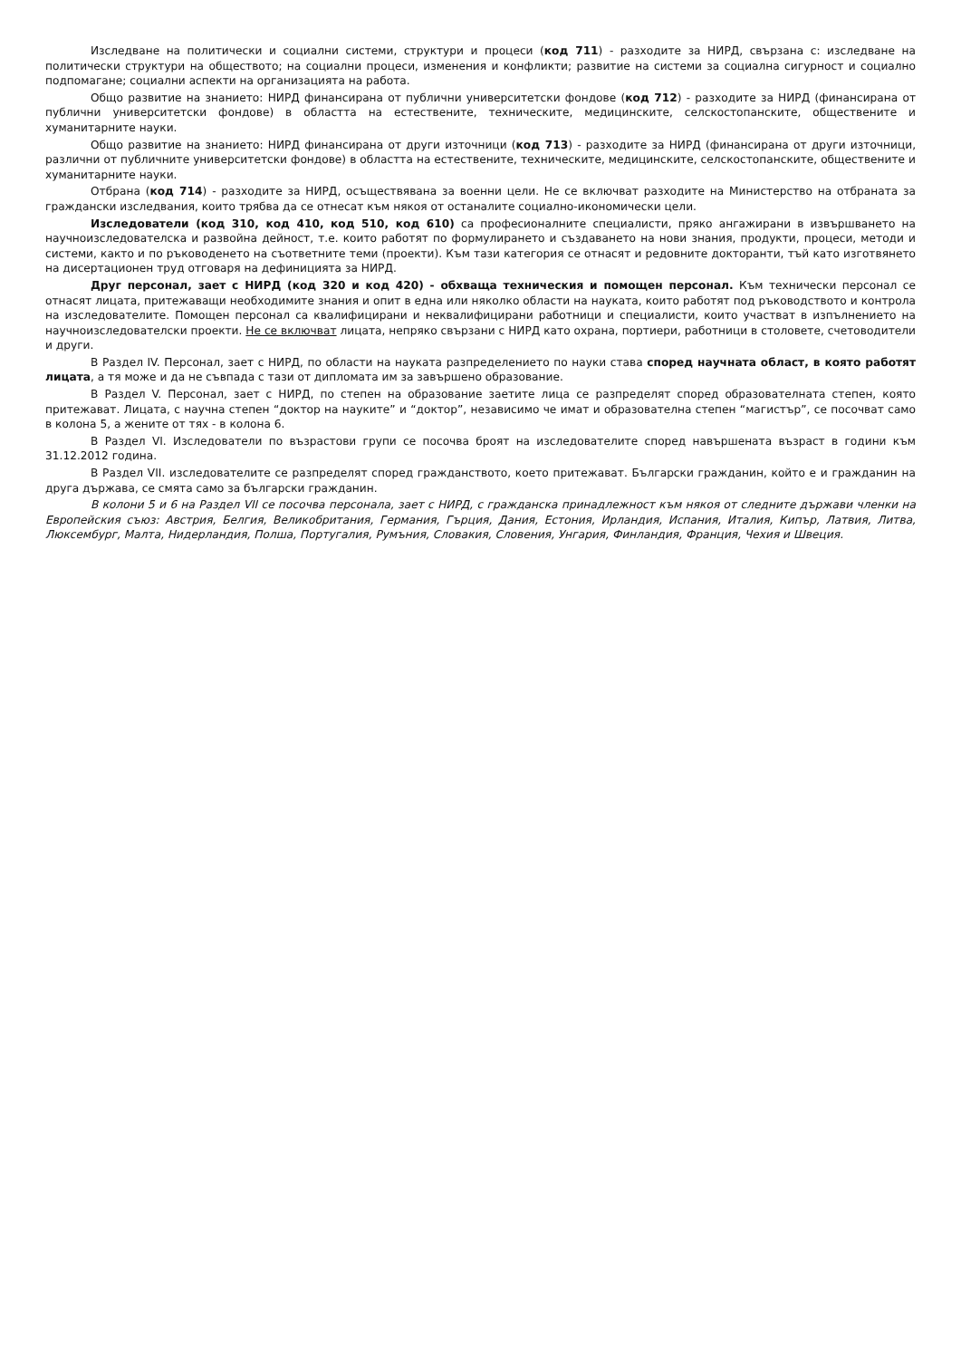Изследване на политически и социални системи, структури и процеси (код 711) - разходите за НИРД, свързана с: изследване на политически структури на обществото; на социални процеси, изменения и конфликти; развитие на системи за социална сигурност и социално подпомагане; социални аспекти на организацията на работа.
Общо развитие на знанието: НИРД финансирана от публични университетски фондове (код 712) - разходите за НИРД (финансирана от публични университетски фондове) в областта на естествените, техническите, медицинските, селскостопанските, обществените и хуманитарните науки.
Общо развитие на знанието: НИРД финансирана от други източници (код 713) - разходите за НИРД (финансирана от други източници, различни от публичните университетски фондове) в областта на естествените, техническите, медицинските, селскостопанските, обществените и хуманитарните науки.
Отбрана (код 714) - разходите за НИРД, осъществявана за военни цели. Не се включват разходите на Министерство на отбраната за граждански изследвания, които трябва да се отнесат към някоя от останалите социално-икономически цели.
Изследователи (код 310, код 410, код 510, код 610) са професионалните специалисти, пряко ангажирани в извършването на научноизследователска и развойна дейност, т.е. които работят по формулирането и създаването на нови знания, продукти, процеси, методи и системи, както и по ръководенето на съответните теми (проекти). Към тази категория се отнасят и редовните докторанти, тъй като изготвянето на дисертационен труд отговаря на дефиницията за НИРД.
Друг персонал, зает с НИРД (код 320 и код 420) - обхваща техническия и помощен персонал. Към технически персонал се отнасят лицата, притежаващи необходимите знания и опит в една или няколко области на науката, които работят под ръководството и контрола на изследователите. Помощен персонал са квалифицирани и неквалифицирани работници и специалисти, които участват в изпълнението на научноизследователски проекти. Не се включват лицата, непряко свързани с НИРД като охрана, портиери, работници в столовете, счетоводители и други.
В Раздел IV. Персонал, зает с НИРД, по области на науката разпределението по науки става според научната област, в която работят лицата, а тя може и да не съвпада с тази от дипломата им за завършено образование.
В Раздел V. Персонал, зает с НИРД, по степен на образование заетите лица се разпределят според образователната степен, която притежават. Лицата, с научна степен “доктор на науките” и “доктор”, независимо че имат и образователна степен “магистър”, се посочват само в колона 5, а жените от тях - в колона 6.
В Раздел VI. Изследователи по възрастови групи се посочва броят на изследователите според навършената възраст в години към 31.12.2012 година.
В Раздел VII. изследователите се разпределят според гражданството, което притежават. Български гражданин, който е и гражданин на друга държава, се смята само за български гражданин.
В колони 5 и 6 на Раздел VII се посочва персонала, зает с НИРД, с гражданска принадлежност към някоя от следните държави членки на Европейския съюз: Австрия, Белгия, Великобритания, Германия, Гърция, Дания, Естония, Ирландия, Испания, Италия, Кипър, Латвия, Литва, Люксембург, Малта, Нидерландия, Полша, Португалия, Румъния, Словакия, Словения, Унгария, Финландия, Франция, Чехия и Швеция.